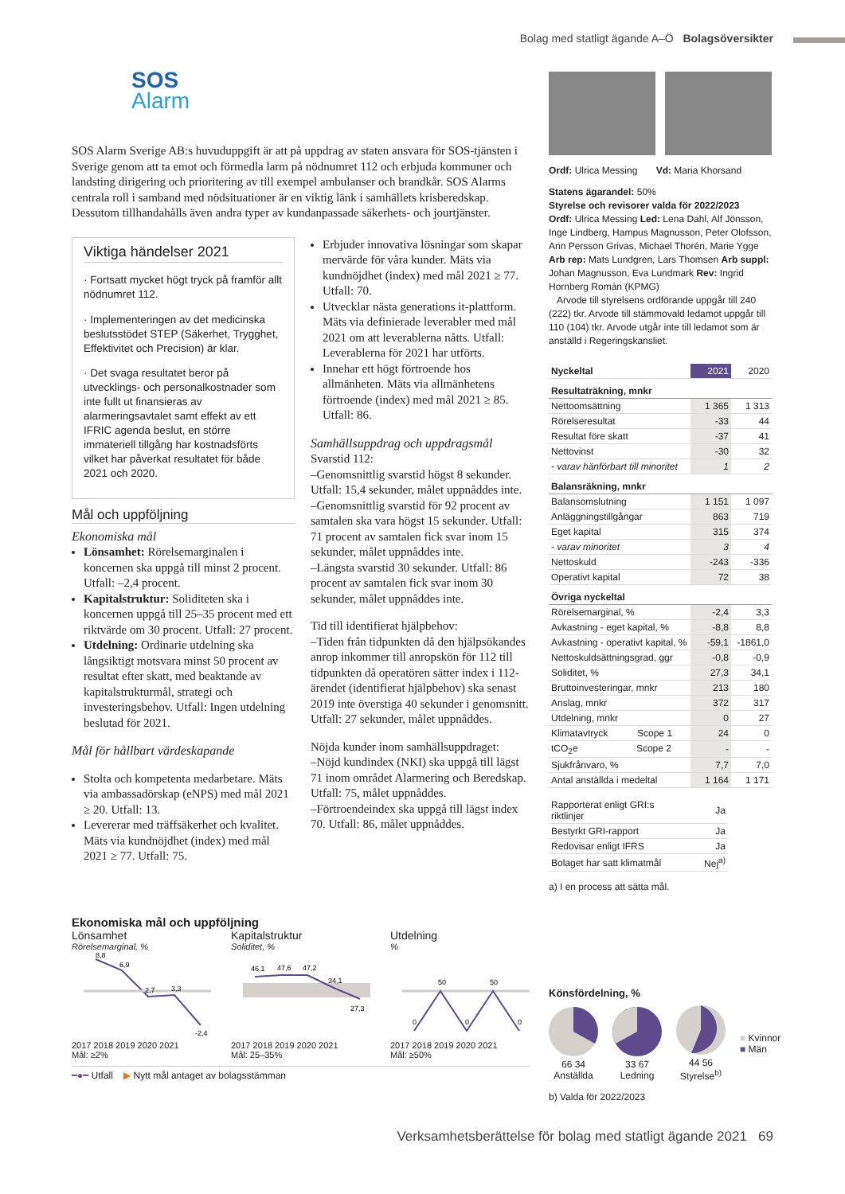Bolag med statligt ägande A–Ö Bolagsöversikter
SOS
Alarm
SOS Alarm Sverige AB:s huvuduppgift är att på uppdrag av staten ansvara för SOS-tjänsten i Sverige genom att ta emot och förmedla larm på nödnumret 112 och erbjuda kommuner och landsting dirigering och prioritering av till exempel ambulanser och brandkår. SOS Alarms centrala roll i samband med nödsituationer är en viktig länk i samhällets krisberedskap. Dessutom tillhandahålls även andra typer av kundanpassade säkerhets- och jourtjänster.
Viktiga händelser 2021
· Fortsatt mycket högt tryck på framför allt nödnumret 112.
· Implementeringen av det medicinska beslutsstödet STEP (Säkerhet, Trygghet, Effektivitet och Precision) är klar.
· Det svaga resultatet beror på utvecklings- och personalkostnader som inte fullt ut finansieras av alarmeringsavtalet samt effekt av ett IFRIC agenda beslut, en större immateriell tillgång har kostnadsförts vilket har påverkat resultatet för både 2021 och 2020.
Mål och uppföljning
Ekonomiska mål
Lönsamhet: Rörelsemarginalen i koncernen ska uppgå till minst 2 procent. Utfall: –2,4 procent.
Kapitalstruktur: Soliditeten ska i koncernen uppgå till 25–35 procent med ett riktvärde om 30 procent. Utfall: 27 procent.
Utdelning: Ordinarie utdelning ska långsiktigt motsvara minst 50 procent av resultat efter skatt, med beaktande av kapitalstrukturmål, strategi och investeringsbehov. Utfall: Ingen utdelning beslutad för 2021.
Mål för hållbart värdeskapande
Stolta och kompetenta medarbetare. Mäts via ambassadörskap (eNPS) med mål 2021 ≥ 20. Utfall: 13.
Levererar med träffsäkerhet och kvalitet. Mäts via kundnöjdhet (index) med mål 2021 ≥ 77. Utfall: 75.
Erbjuder innovativa lösningar som skapar mervärde för våra kunder. Mäts via kundnöjdhet (index) med mål 2021 ≥ 77. Utfall: 70.
Utvecklar nästa generations it-plattform. Mäts via definierade leverabler med mål 2021 om att leverablerna nåtts. Utfall: Leverablerna för 2021 har utförts.
Innehar ett högt förtroende hos allmänheten. Mäts via allmänhetens förtroende (index) med mål 2021 ≥ 85. Utfall: 86.
Samhällsuppdrag och uppdragsmål
Svarstid 112:
–Genomsnittlig svarstid högst 8 sekunder. Utfall: 15,4 sekunder, målet uppnåddes inte.
–Genomsnittlig svarstid för 92 procent av samtalen ska vara högst 15 sekunder. Utfall: 71 procent av samtalen fick svar inom 15 sekunder, målet uppnåddes inte.
–Längsta svarstid 30 sekunder. Utfall: 86 procent av samtalen fick svar inom 30 sekunder, målet uppnåddes inte.
Tid till identifierat hjälpbehov:
–Tiden från tidpunkten då den hjälpsökandes anrop inkommer till anropskön för 112 till tidpunkten då operatören sätter index i 112-ärendet (identifierat hjälpbehov) ska senast 2019 inte överstiga 40 sekunder i genomsnitt. Utfall: 27 sekunder, målet uppnåddes.
Nöjda kunder inom samhällsuppdraget:
–Nöjd kundindex (NKI) ska uppgå till lägst 71 inom området Alarmering och Beredskap. Utfall: 75, målet uppnåddes.
–Förtroendeindex ska uppgå till lägst index 70. Utfall: 86, målet uppnåddes.
Ordf: Ulrica Messing Vd: Maria Khorsand
Statens ägarandel: 50%
Styrelse och revisorer valda för 2022/2023
Ordf: Ulrica Messing Led: Lena Dahl, Alf Jönsson, Inge Lindberg, Hampus Magnusson, Peter Olofsson, Ann Persson Grivas, Michael Thorén, Marie Ygge Arb rep: Mats Lundgren, Lars Thomsen Arb suppl: Johan Magnusson, Eva Lundmark Rev: Ingrid Hornberg Román (KPMG)
Arvode till styrelsens ordförande uppgår till 240 (222) tkr. Arvode till stämmovald ledamot uppgår till 110 (104) tkr. Arvode utgår inte till ledamot som är anställd i Regeringskansliet.
| Nyckeltal | 2021 | 2020 |
| --- | --- | --- |
| Resultaträkning, mnkr | | |
| Nettoomsättning | 1 365 | 1 313 |
| Rörelseresultat | -33 | 44 |
| Resultat före skatt | -37 | 41 |
| Nettovinst | -30 | 32 |
| - varav hänförbart till minoritet | 1 | 2 |
| Balansräkning, mnkr | | |
| Balansomslutning | 1 151 | 1 097 |
| Anläggningstillgångar | 863 | 719 |
| Eget kapital | 315 | 374 |
| - varav minoritet | 3 | 4 |
| Nettoskuld | -243 | -336 |
| Operativt kapital | 72 | 38 |
| Övriga nyckeltal | | |
| Rörelsemarginal, % | -2,4 | 3,3 |
| Avkastning - eget kapital, % | -8,8 | 8,8 |
| Avkastning - operativt kapital, % | -59,1 | -1861,0 |
| Nettoskuldsättningsgrad, ggr | -0,8 | -0,9 |
| Soliditet, % | 27,3 | 34,1 |
| Bruttoinvesteringar, mnkr | 213 | 180 |
| Anslag, mnkr | 372 | 317 |
| Utdelning, mnkr | 0 | 27 |
| Klimatavtryck Scope 1 | 24 | 0 |
| tCO<sub>2</sub>e Scope 2 | - | - |
| Sjukfrånvaro, % | 7,7 | 7,0 |
| Antal anställda i medeltal | 1 164 | 1 171 |
| Rapporterat enligt GRI:s riktlinjer | Ja |
| Bestyrkt GRI-rapport | Ja |
| Redovisar enligt IFRS | Ja |
| Bolaget har satt klimatmål | Nej<sup>a)</sup> |
a) I en process att sätta mål.
Ekonomiska mål och uppföljning
Lönsamhet
Rörelsemarginal, %
8,8
6,9
2,7
3,3
-2,4
2017 2018 2019 2020 2021
Mål: ≥2%
Kapitalstruktur
Soliditet, %
46,1
47,6
47,2
34,1
27,3
2017 2018 2019 2020 2021
Mål: 25–35%
Utdelning
%
50
50
0
0
0
2017 2018 2019 2020 2021
Mål: ≥50%
━●━ Utfall ▶ Nytt mål antaget av bolagsstämman
Könsfördelning, %
66 34
Anställda
33 67
Ledning
44 56
Styrelse<sup>b)</sup>
■ Kvinnor
■ Män
b) Valda för 2022/2023
Verksamhetsberättelse för bolag med statligt ägande 2021 69